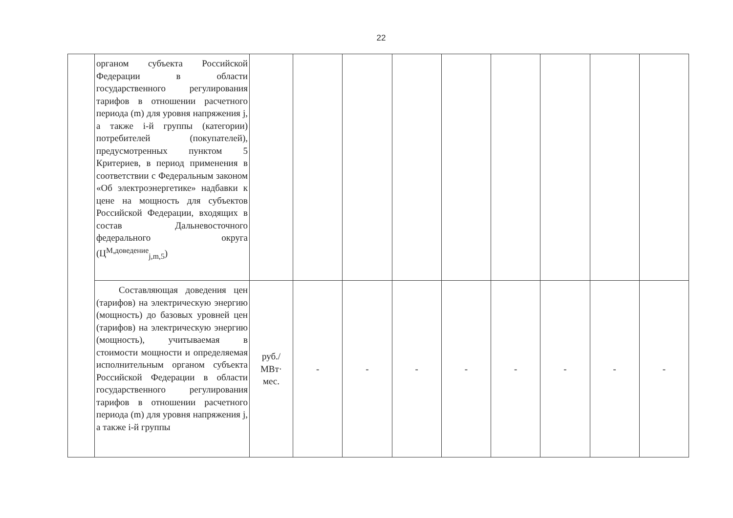22
| | органом субъекта Российской Федерации в области государственного регулирования тарифов в отношении расчетного периода (m) для уровня напряжения j, а также i-й группы (категории) потребителей (покупателей), предусмотренных пунктом 5 Критериев, в период применения в соответствии с Федеральным законом «Об электроэнергетике» надбавки к цене на мощность для субъектов Российской Федерации, входящих в состав Дальневосточного федерального округа (Ц<sup>М,доведение</sup><sub>j,m,5</sub>) | | | | | | | | | |
| | Составляющая доведения цен (тарифов) на электрическую энергию (мощность) до базовых уровней цен (тарифов) на электрическую энергию (мощность), учитываемая в стоимости мощности и определяемая исполнительным органом субъекта Российской Федерации в области государственного регулирования тарифов в отношении расчетного периода (m) для уровня напряжения j, а также i-й группы | руб./ МВт· мес. | - | - | - | - | - | - | - | - |